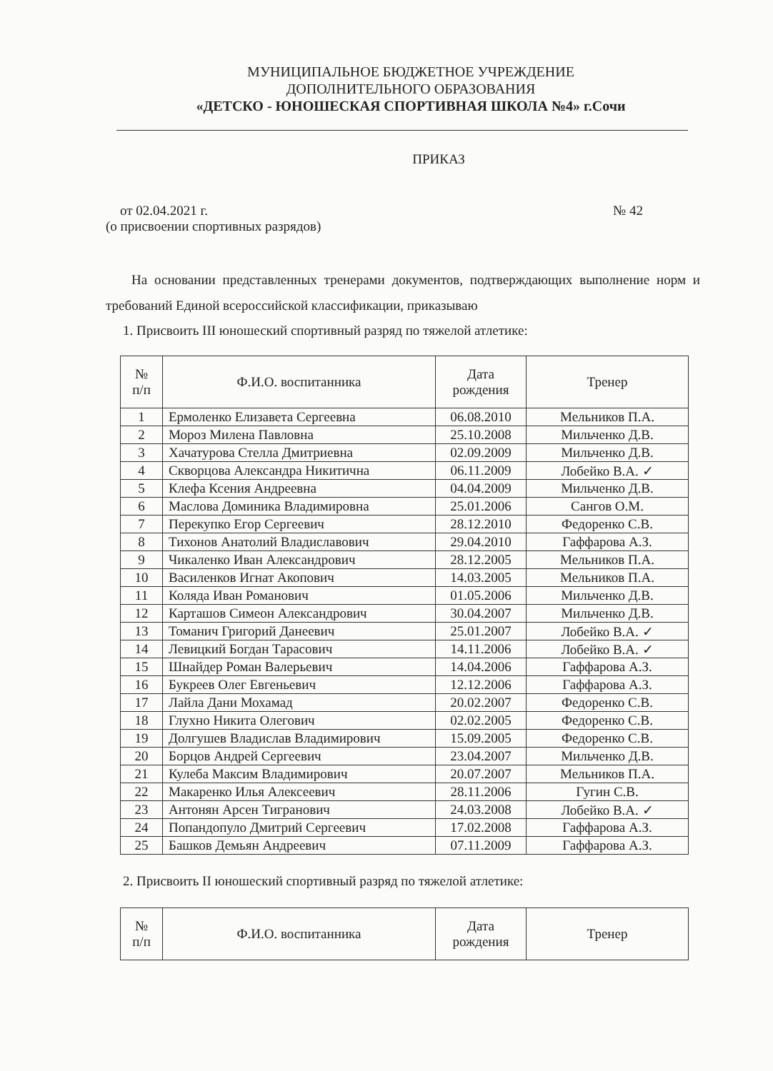МУНИЦИПАЛЬНОЕ БЮДЖЕТНОЕ УЧРЕЖДЕНИЕ
ДОПОЛНИТЕЛЬНОГО ОБРАЗОВАНИЯ
«ДЕТСКО - ЮНОШЕСКАЯ СПОРТИВНАЯ ШКОЛА №4» г.Сочи
ПРИКАЗ
от 02.04.2021 г. № 42
(о присвоении спортивных разрядов)
На основании представленных тренерами документов, подтверждающих выполнение норм и требований Единой всероссийской классификации, приказываю
1. Присвоить III юношеский спортивный разряд по тяжелой атлетике:
| № п/п | Ф.И.О. воспитанника | Дата рождения | Тренер |
| --- | --- | --- | --- |
| 1 | Ермоленко Елизавета Сергеевна | 06.08.2010 | Мельников П.А. |
| 2 | Мороз Милена Павловна | 25.10.2008 | Мильченко Д.В. |
| 3 | Хачатурова Стелла Дмитриевна | 02.09.2009 | Мильченко Д.В. |
| 4 | Скворцова Александра Никитична | 06.11.2009 | Лобейко В.А. ✓ |
| 5 | Клефа Ксения Андреевна | 04.04.2009 | Мильченко Д.В. |
| 6 | Маслова Доминика Владимировна | 25.01.2006 | Сангов О.М. |
| 7 | Перекупко Егор Сергеевич | 28.12.2010 | Федоренко С.В. |
| 8 | Тихонов Анатолий Владиславович | 29.04.2010 | Гаффарова А.З. |
| 9 | Чикаленко Иван Александрович | 28.12.2005 | Мельников П.А. |
| 10 | Василенков Игнат Акопович | 14.03.2005 | Мельников П.А. |
| 11 | Коляда Иван Романович | 01.05.2006 | Мильченко Д.В. |
| 12 | Карташов Симеон Александрович | 30.04.2007 | Мильченко Д.В. |
| 13 | Томанич Григорий Данеевич | 25.01.2007 | Лобейко В.А. ✓ |
| 14 | Левицкий Богдан Тарасович | 14.11.2006 | Лобейко В.А. ✓ |
| 15 | Шнайдер Роман Валерьевич | 14.04.2006 | Гаффарова А.З. |
| 16 | Букреев Олег Евгеньевич | 12.12.2006 | Гаффарова А.З. |
| 17 | Лайла Дани Мохамад | 20.02.2007 | Федоренко С.В. |
| 18 | Глухно Никита Олегович | 02.02.2005 | Федоренко С.В. |
| 19 | Долгушев Владислав Владимирович | 15.09.2005 | Федоренко С.В. |
| 20 | Борцов Андрей Сергеевич | 23.04.2007 | Мильченко Д.В. |
| 21 | Кулеба Максим Владимирович | 20.07.2007 | Мельников П.А. |
| 22 | Макаренко Илья Алексеевич | 28.11.2006 | Гугин С.В. |
| 23 | Антонян Арсен Тигранович | 24.03.2008 | Лобейко В.А. ✓ |
| 24 | Попандопуло Дмитрий Сергеевич | 17.02.2008 | Гаффарова А.З. |
| 25 | Башков Демьян Андреевич | 07.11.2009 | Гаффарова А.З. |
2. Присвоить II юношеский спортивный разряд по тяжелой атлетике:
| № п/п | Ф.И.О. воспитанника | Дата рождения | Тренер |
| --- | --- | --- | --- |